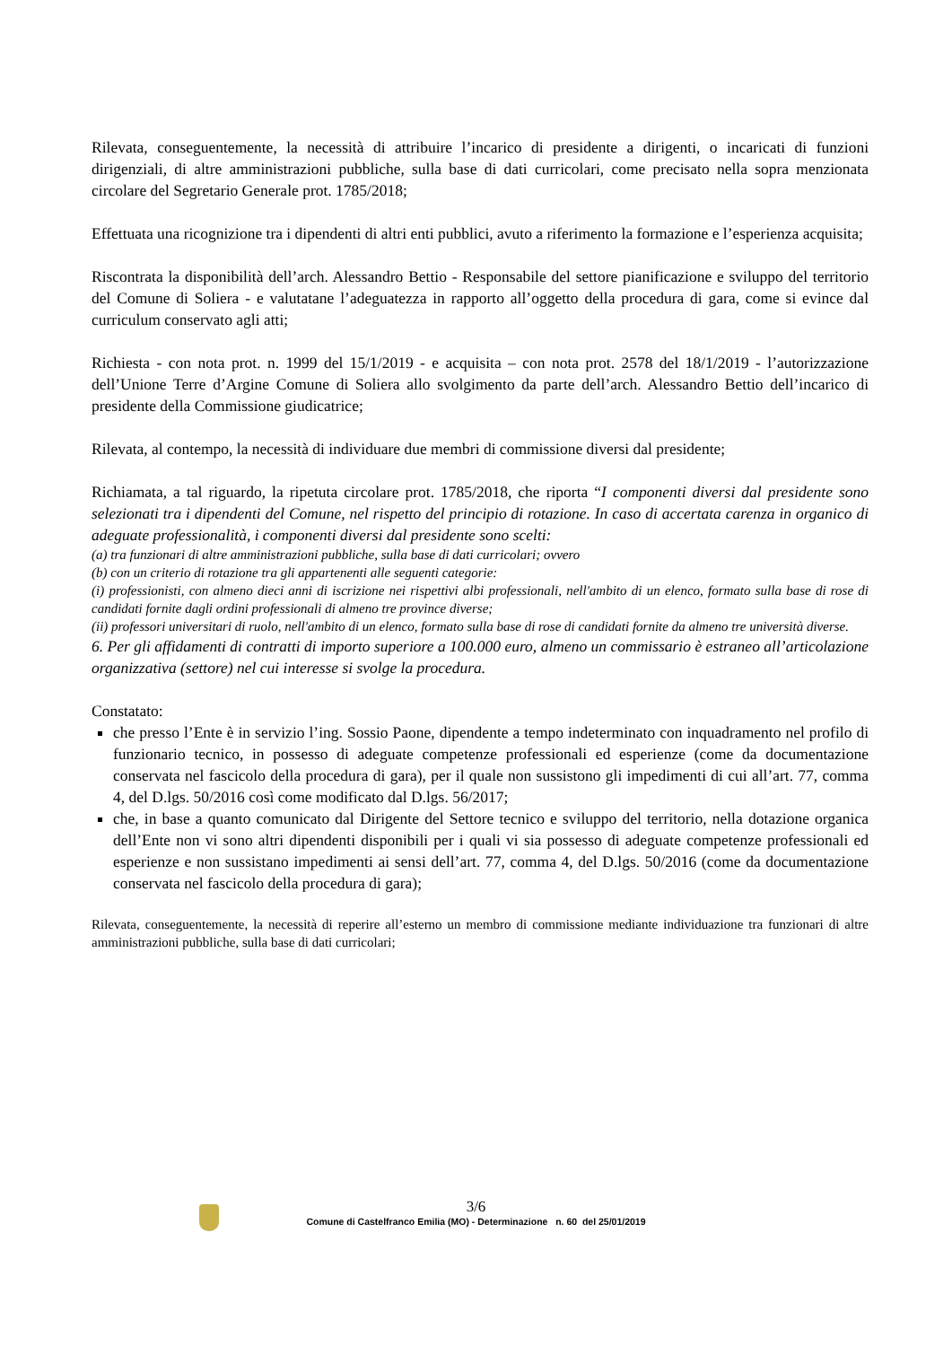Rilevata, conseguentemente, la necessità di attribuire l’incarico di presidente a dirigenti, o incaricati di funzioni dirigenziali, di altre amministrazioni pubbliche, sulla base di dati curricolari, come precisato nella sopra menzionata circolare del Segretario Generale prot. 1785/2018;
Effettuata una ricognizione tra i dipendenti di altri enti pubblici, avuto a riferimento la formazione e l’esperienza acquisita;
Riscontrata la disponibilità dell’arch. Alessandro Bettio - Responsabile del settore pianificazione e sviluppo del territorio del Comune di Soliera - e valutatane l’adeguatezza in rapporto all’oggetto della procedura di gara, come si evince dal curriculum conservato agli atti;
Richiesta - con nota prot. n. 1999 del 15/1/2019 - e acquisita – con nota prot. 2578 del 18/1/2019 - l’autorizzazione dell’Unione Terre d’Argine Comune di Soliera allo svolgimento da parte dell’arch. Alessandro Bettio dell’incarico di presidente della Commissione giudicatrice;
Rilevata, al contempo, la necessità di individuare due membri di commissione diversi dal presidente;
Richiamata, a tal riguardo, la ripetuta circolare prot. 1785/2018, che riporta “I componenti diversi dal presidente sono selezionati tra i dipendenti del Comune, nel rispetto del principio di rotazione. In caso di accertata carenza in organico di adeguate professionalità, i componenti diversi dal presidente sono scelti:
(a) tra funzionari di altre amministrazioni pubbliche, sulla base di dati curricolari; ovvero
(b) con un criterio di rotazione tra gli appartenenti alle seguenti categorie:
(i) professionisti, con almeno dieci anni di iscrizione nei rispettivi albi professionali, nell'ambito di un elenco, formato sulla base di rose di candidati fornite dagli ordini professionali di almeno tre province diverse;
(ii) professori universitari di ruolo, nell'ambito di un elenco, formato sulla base di rose di candidati fornite da almeno tre università diverse.
6. Per gli affidamenti di contratti di importo superiore a 100.000 euro, almeno un commissario è estraneo all’articolazione organizzativa (settore) nel cui interesse si svolge la procedura.
Constatato:
che presso l’Ente è in servizio l’ing. Sossio Paone, dipendente a tempo indeterminato con inquadramento nel profilo di funzionario tecnico, in possesso di adeguate competenze professionali ed esperienze (come da documentazione conservata nel fascicolo della procedura di gara), per il quale non sussistono gli impedimenti di cui all’art. 77, comma 4, del D.lgs. 50/2016 così come modificato dal D.lgs. 56/2017;
che, in base a quanto comunicato dal Dirigente del Settore tecnico e sviluppo del territorio, nella dotazione organica dell’Ente non vi sono altri dipendenti disponibili per i quali vi sia possesso di adeguate competenze professionali ed esperienze e non sussistano impedimenti ai sensi dell’art. 77, comma 4, del D.lgs. 50/2016 (come da documentazione conservata nel fascicolo della procedura di gara);
Rilevata, conseguentemente, la necessità di reperire all’esterno un membro di commissione mediante individuazione tra funzionari di altre amministrazioni pubbliche, sulla base di dati curricolari;
3/6
Comune di Castelfranco Emilia (MO) - Determinazione n. 60 del 25/01/2019